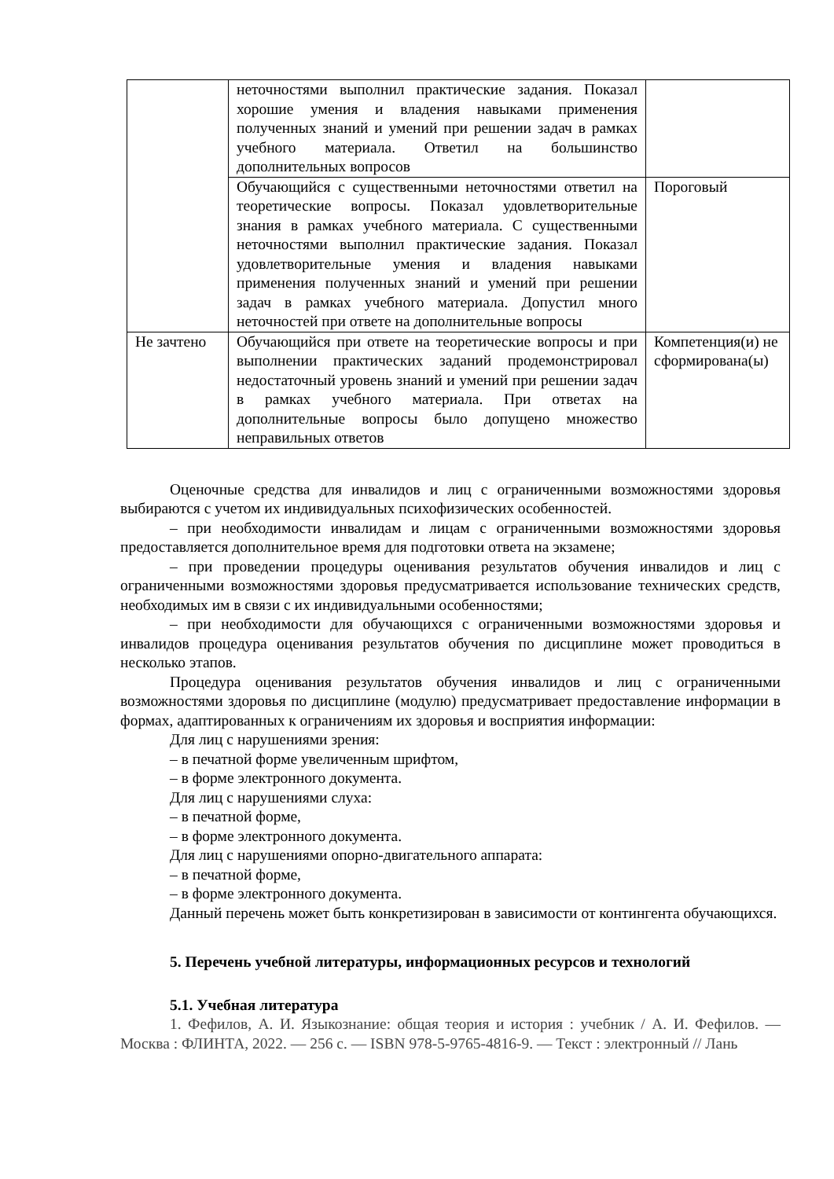| | неточностями выполнил практические задания. Показал хорошие умения и владения навыками применения полученных знаний и умений при решении задач в рамках учебного материала. Ответил на большинство дополнительных вопросов | |
| | Обучающийся с существенными неточностями ответил на теоретические вопросы. Показал удовлетворительные знания в рамках учебного материала. С существенными неточностями выполнил практические задания. Показал удовлетворительные умения и владения навыками применения полученных знаний и умений при решении задач в рамках учебного материала. Допустил много неточностей при ответе на дополнительные вопросы | Пороговый |
| Не зачтено | Обучающийся при ответе на теоретические вопросы и при выполнении практических заданий продемонстрировал недостаточный уровень знаний и умений при решении задач в рамках учебного материала. При ответах на дополнительные вопросы было допущено множество неправильных ответов | Компетенция(и) не сформирована(ы) |
Оценочные средства для инвалидов и лиц с ограниченными возможностями здоровья выбираются с учетом их индивидуальных психофизических особенностей.
– при необходимости инвалидам и лицам с ограниченными возможностями здоровья предоставляется дополнительное время для подготовки ответа на экзамене;
– при проведении процедуры оценивания результатов обучения инвалидов и лиц с ограниченными возможностями здоровья предусматривается использование технических средств, необходимых им в связи с их индивидуальными особенностями;
– при необходимости для обучающихся с ограниченными возможностями здоровья и инвалидов процедура оценивания результатов обучения по дисциплине может проводиться в несколько этапов.
Процедура оценивания результатов обучения инвалидов и лиц с ограниченными возможностями здоровья по дисциплине (модулю) предусматривает предоставление информации в формах, адаптированных к ограничениям их здоровья и восприятия информации:
Для лиц с нарушениями зрения:
– в печатной форме увеличенным шрифтом,
– в форме электронного документа.
Для лиц с нарушениями слуха:
– в печатной форме,
– в форме электронного документа.
Для лиц с нарушениями опорно-двигательного аппарата:
– в печатной форме,
– в форме электронного документа.
Данный перечень может быть конкретизирован в зависимости от контингента обучающихся.
5. Перечень учебной литературы, информационных ресурсов и технологий
5.1. Учебная литература
1. Фефилов, А. И. Языкознание: общая теория и история : учебник / А. И. Фефилов. — Москва : ФЛИНТА, 2022. — 256 с. — ISBN 978-5-9765-4816-9. — Текст : электронный // Лань